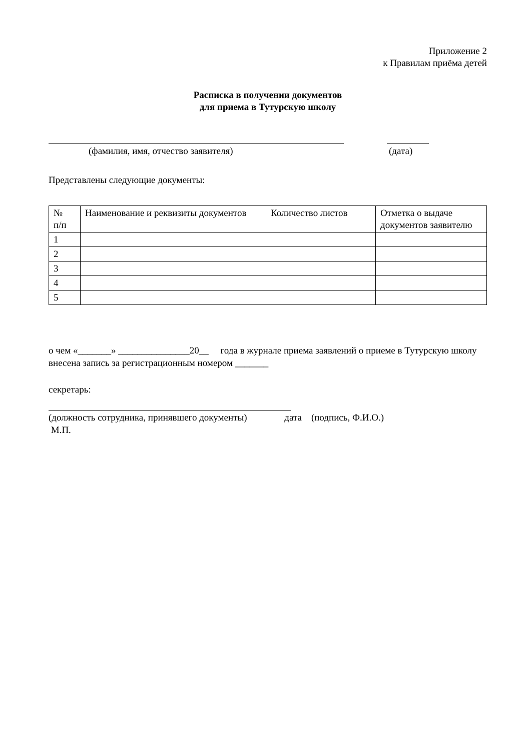Приложение 2
к Правилам приёма детей
Расписка в получении документов
для приема в Тутурскую школу
(фамилия, имя, отчество заявителя) (дата)
Представлены следующие документы:
| № п/п | Наименование и реквизиты документов | Количество листов | Отметка о выдаче документов заявителю |
| 1 | | | |
| 2 | | | |
| 3 | | | |
| 4 | | | |
| 5 | | | |
о чем «_______» _______________20__ года в журнале приема заявлений о приеме в Тутурскую школу внесена запись за регистрационным номером _______
секретарь:
(должность сотрудника, принявшего документы) дата (подпись, Ф.И.О.)
М.П.